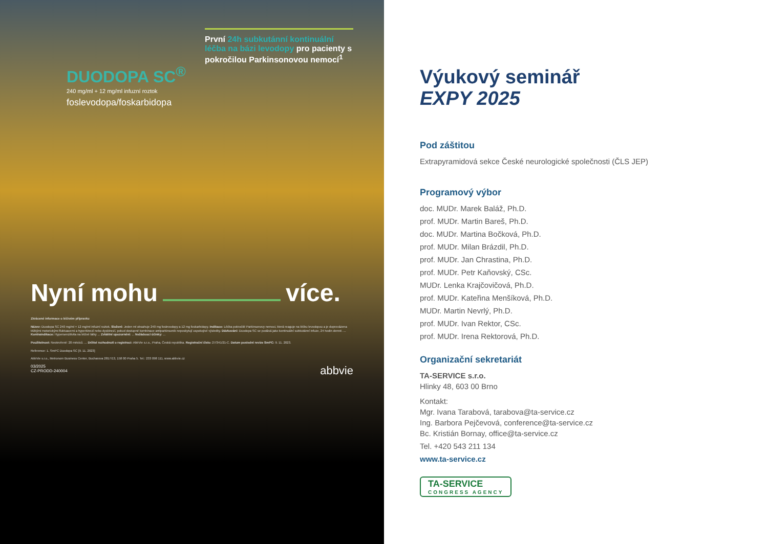DUODOPA SC<sup>®</sup>
240 mg/ml + 12 mg/ml infuzní roztok
foslevodopa/foskarbidopa
První 24h subkutánní kontinuální léčba na bázi levodopy pro pacienty s pokročilou Parkinsonovou nemocí<sup>1</sup>
Nyní mohu více.
Zkrácené informace o léčivém přípravku
Název: Duodopa SC 240 mg/ml + 12 mg/ml infuzní roztok. Složení: Jeden ml obsahuje 240 mg foslevodopy a 12 mg foskarbidopy. Indikace: Léčba pokročilé Parkinsonovy nemoci, která reaguje na léčbu levodopou a je doprovázena těžkými motorickými fluktuacemi a hyperkinezí nebo dyskinezí, pokud dostupné kombinace antiparkinsonik neposkytují uspokojivé výsledky. Dávkování: Duodopa SC se podává jako kontinuální subkutánní infuze, 24 hodin denně. ... Kontraindikace: Hypersenzitivita na léčivé látky ... Zvláštní upozornění: ... Nežádoucí účinky: ...
Použitelnost: Neotevřené: 20 měsíců. ... Držitel rozhodnutí o registraci: AbbVie s.r.o., Praha, Česká republika. Registrační číslo: 27/341/21-C. Datum poslední revize SmPC: 9. 11. 2023.
Reference: 1. SmPC Duodopa SC [9. 11. 2023]
AbbVie s.r.o., Metronom Business Center, Bucharova 2817/13, 158 00 Praha 5. Tel.: 233 098 111, www.abbvie.cz
03/2025
CZ-PRODD-240004
abbvie
Výukový seminář
EXPY 2025
Pod záštitou
Extrapyramidová sekce České neurologické společnosti (ČLS JEP)
Programový výbor
doc. MUDr. Marek Baláž, Ph.D.
prof. MUDr. Martin Bareš, Ph.D.
doc. MUDr. Martina Bočková, Ph.D.
prof. MUDr. Milan Brázdil, Ph.D.
prof. MUDr. Jan Chrastina, Ph.D.
prof. MUDr. Petr Kaňovský, CSc.
MUDr. Lenka Krajčovičová, Ph.D.
prof. MUDr. Kateřina Menšíková, Ph.D.
MUDr. Martin Nevrlý, Ph.D.
prof. MUDr. Ivan Rektor, CSc.
prof. MUDr. Irena Rektorová, Ph.D.
Organizační sekretariát
TA-SERVICE s.r.o.
Hlinky 48, 603 00 Brno
Kontakt:
Mgr. Ivana Tarabová, tarabova@ta-service.cz
Ing. Barbora Pejčevová, conference@ta-service.cz
Bc. Kristián Bornay, office@ta-service.cz
Tel. +420 543 211 134
www.ta-service.cz
TA-SERVICE CONGRESS AGENCY